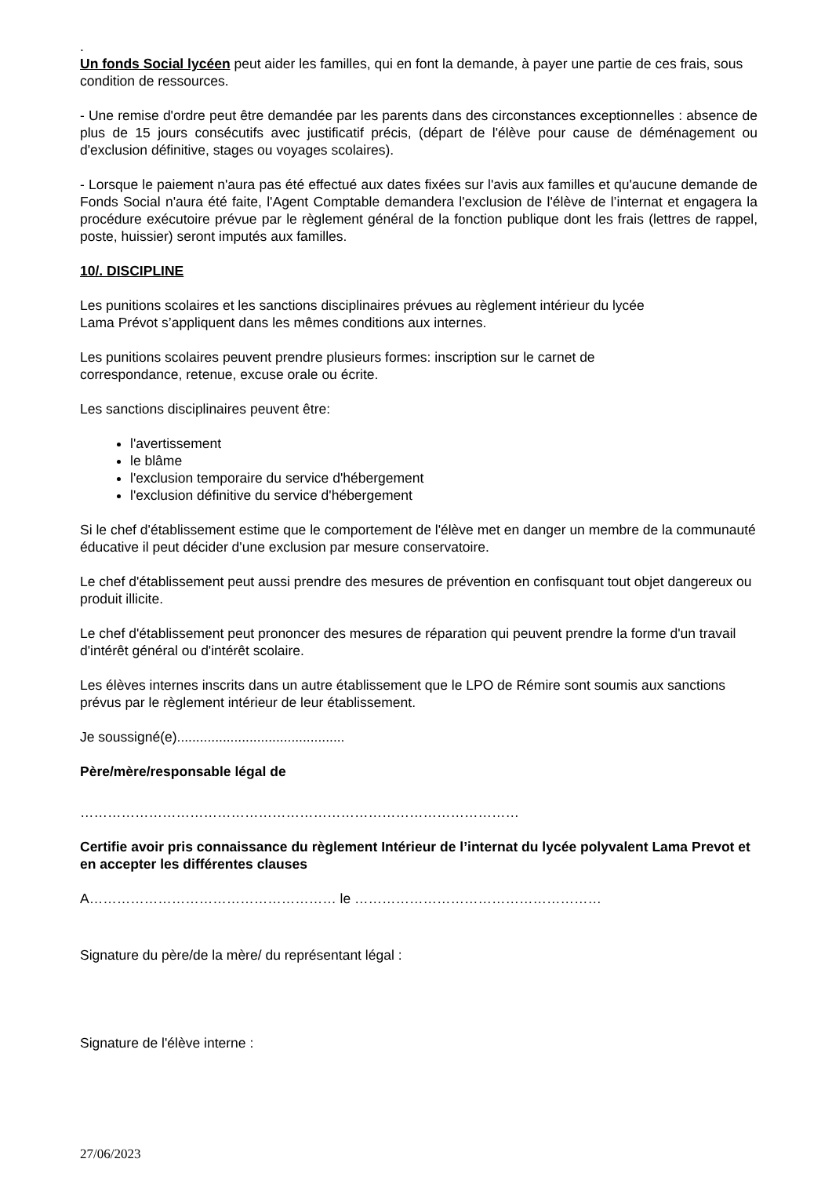.
Un fonds Social lycéen peut aider les familles, qui en font la demande, à payer une partie de ces frais, sous condition de ressources.
- Une remise d'ordre peut être demandée par les parents dans des circonstances exceptionnelles : absence de plus de 15 jours consécutifs avec justificatif précis, (départ de l'élève pour cause de déménagement ou d'exclusion définitive, stages ou voyages scolaires).
- Lorsque le paiement n'aura pas été effectué aux dates fixées sur l'avis aux familles et qu'aucune demande de Fonds Social n'aura été faite, l'Agent Comptable demandera l'exclusion de l'élève de l’internat et engagera la procédure exécutoire prévue par le règlement général de la fonction publique dont les frais (lettres de rappel, poste, huissier) seront imputés aux familles.
10/. DISCIPLINE
Les punitions scolaires et les sanctions disciplinaires prévues au règlement intérieur du lycée
Lama Prévot s’appliquent dans les mêmes conditions aux internes.
Les punitions scolaires peuvent prendre plusieurs formes: inscription sur le carnet de
correspondance, retenue, excuse orale ou écrite.
Les sanctions disciplinaires peuvent être:
l'avertissement
le blâme
l'exclusion temporaire du service d'hébergement
l'exclusion définitive du service d'hébergement
Si le chef d'établissement estime que le comportement de l'élève met en danger un membre de la communauté éducative il peut décider d'une exclusion par mesure conservatoire.
Le chef d'établissement peut aussi prendre des mesures de prévention en confisquant tout objet dangereux ou produit illicite.
Le chef d'établissement peut prononcer des mesures de réparation qui peuvent prendre la forme d'un travail d'intérêt général ou d'intérêt scolaire.
Les élèves internes inscrits dans un autre établissement que le LPO de Rémire sont soumis aux sanctions prévus par le règlement intérieur de leur établissement.
Je soussigné(e)............................................
Père/mère/responsable légal de
……………………………………………………………………………………
Certifie avoir pris connaissance du règlement Intérieur de l’internat du lycée polyvalent Lama Prevot et en accepter les différentes clauses
A……………………………………………… le ………………………………………………
Signature du père/de la mère/ du représentant légal :
Signature de l'élève interne :
27/06/2023